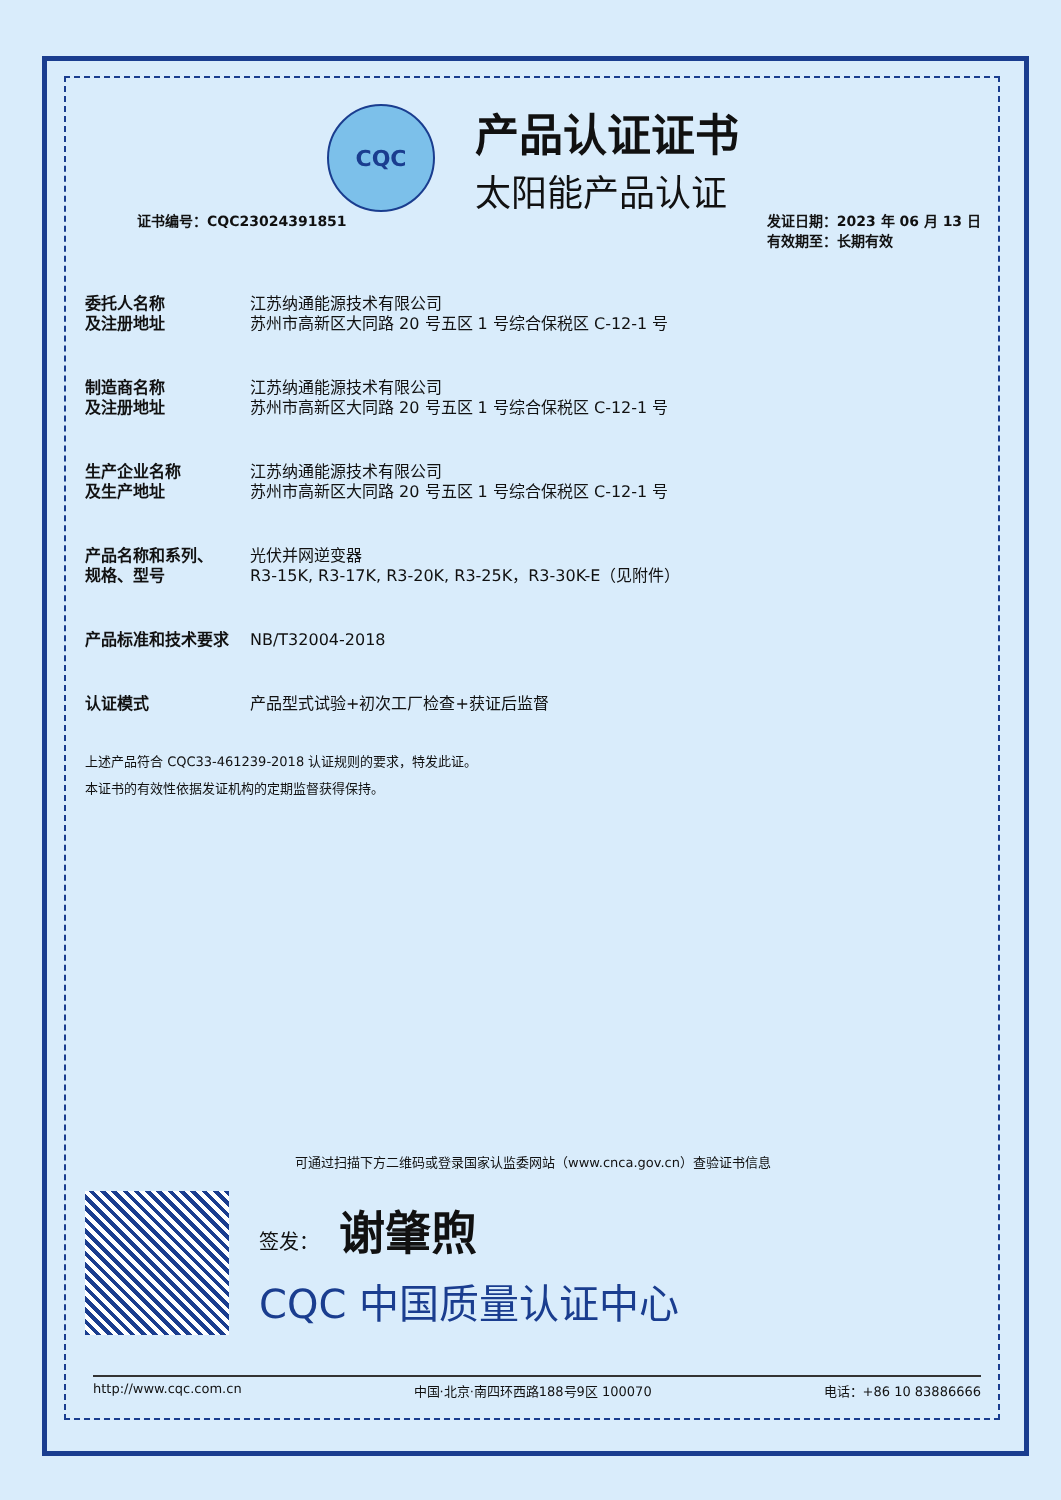CQC
产品认证证书
太阳能产品认证
证书编号：CQC23024391851 发证日期：2023 年 06 月 13 日
有效期至：长期有效
| 委托人名称 及注册地址 | 江苏纳通能源技术有限公司 苏州市高新区大同路 20 号五区 1 号综合保税区 C-12-1 号 |
| 制造商名称 及注册地址 | 江苏纳通能源技术有限公司 苏州市高新区大同路 20 号五区 1 号综合保税区 C-12-1 号 |
| 生产企业名称 及生产地址 | 江苏纳通能源技术有限公司 苏州市高新区大同路 20 号五区 1 号综合保税区 C-12-1 号 |
| 产品名称和系列、 规格、型号 | 光伏并网逆变器 R3-15K, R3-17K, R3-20K, R3-25K，R3-30K-E（见附件） |
| 产品标准和技术要求 | NB/T32004-2018 |
| 认证模式 | 产品型式试验+初次工厂检查+获证后监督 |
上述产品符合 CQC33-461239-2018 认证规则的要求，特发此证。
本证书的有效性依据发证机构的定期监督获得保持。
可通过扫描下方二维码或登录国家认监委网站（www.cnca.gov.cn）查验证书信息
签发： 谢肇煦
CQC 中国质量认证中心
http://www.cqc.com.cn 中国·北京·南四环西路188号9区 100070 电话：+86 10 83886666